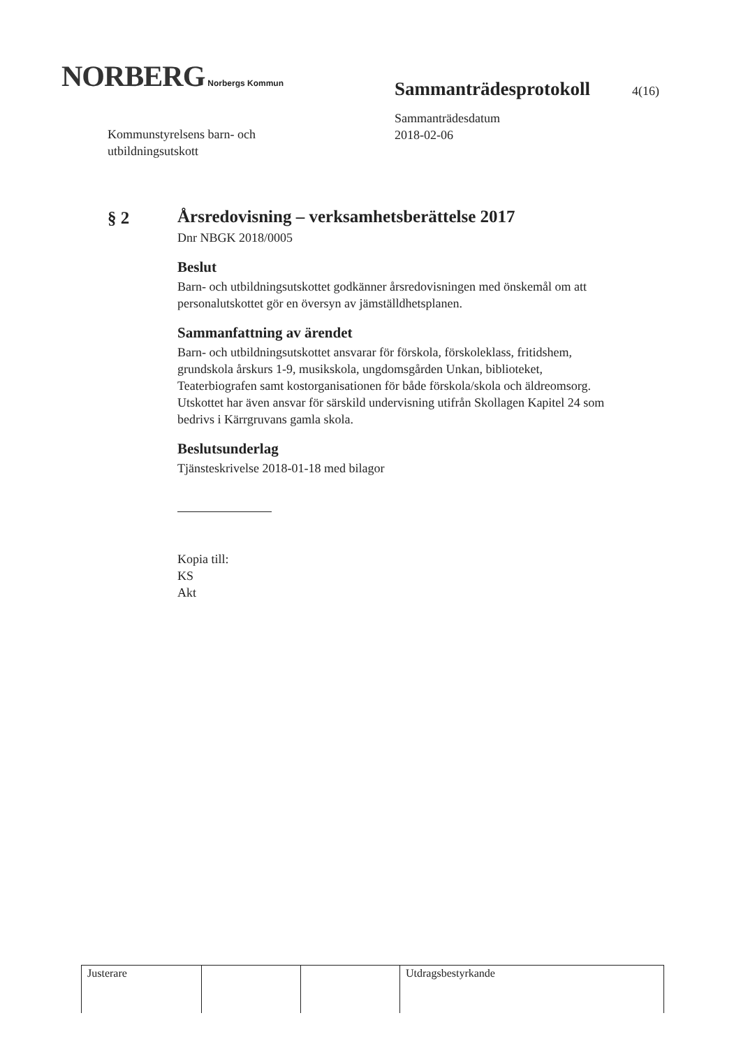NORBERG Norbergs Kommun
Sammanträdesprotokoll 4(16)
Sammanträdesdatum
2018-02-06
Kommunstyrelsens barn- och
utbildningsutskott
§ 2
Årsredovisning – verksamhetsberättelse 2017
Dnr NBGK 2018/0005
Beslut
Barn- och utbildningsutskottet godkänner årsredovisningen med önskemål om att personalutskottet gör en översyn av jämställdhetsplanen.
Sammanfattning av ärendet
Barn- och utbildningsutskottet ansvarar för förskola, förskoleklass, fritidshem, grundskola årskurs 1-9, musikskola, ungdomsgården Unkan, biblioteket, Teaterbiografen samt kostorganisationen för både förskola/skola och äldreomsorg. Utskottet har även ansvar för särskild undervisning utifrån Skollagen Kapitel 24 som bedrivs i Kärrgruvans gamla skola.
Beslutsunderlag
Tjänsteskrivelse 2018-01-18 med bilagor
Kopia till:
KS
Akt
| Justerare | | | Utdragsbestyrkande |